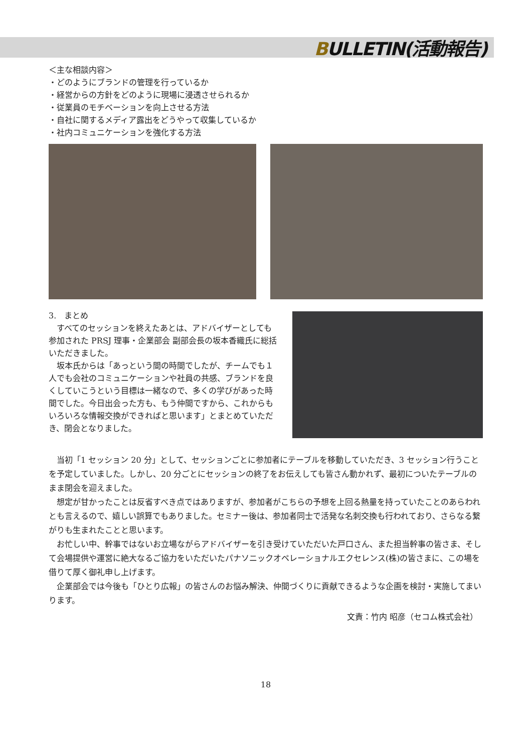BULLETIN(活動報告)
＜主な相談内容＞
・どのようにブランドの管理を行っているか
・経営からの方針をどのように現場に浸透させられるか
・従業員のモチベーションを向上させる方法
・自社に関するメディア露出をどうやって収集しているか
・社内コミュニケーションを強化する方法
3.　まとめ
　すべてのセッションを終えたあとは、アドバイザーとしても参加された PRSJ 理事・企業部会 副部会長の坂本香織氏に総括いただきました。
　坂本氏からは「あっという間の時間でしたが、チームでも１人でも会社のコミュニケーションや社員の共感、ブランドを良くしていこうという目標は一緒なので、多くの学びがあった時間でした。今日出会った方も、もう仲間ですから、これからもいろいろな情報交換ができればと思います」とまとめていただき、閉会となりました。
　当初「1 セッション 20 分」として、セッションごとに参加者にテーブルを移動していただき、3 セッション行うことを予定していました。しかし、20 分ごとにセッションの終了をお伝えしても皆さん動かれず、最初についたテーブルのまま閉会を迎えました。
　想定が甘かったことは反省すべき点ではありますが、参加者がこちらの予想を上回る熱量を持っていたことのあらわれとも言えるので、嬉しい誤算でもありました。セミナー後は、参加者同士で活発な名刺交換も行われており、さらなる繋がりも生まれたことと思います。
　お忙しい中、幹事ではないお立場ながらアドバイザーを引き受けていただいた戸口さん、また担当幹事の皆さま、そして会場提供や運営に絶大なるご協力をいただいたパナソニックオペレーショナルエクセレンス(株)の皆さまに、この場を借りて厚く御礼申し上げます。
　企業部会では今後も「ひとり広報」の皆さんのお悩み解決、仲間づくりに貢献できるような企画を検討・実施してまいります。
文責：竹内 昭彦（セコム株式会社）
18